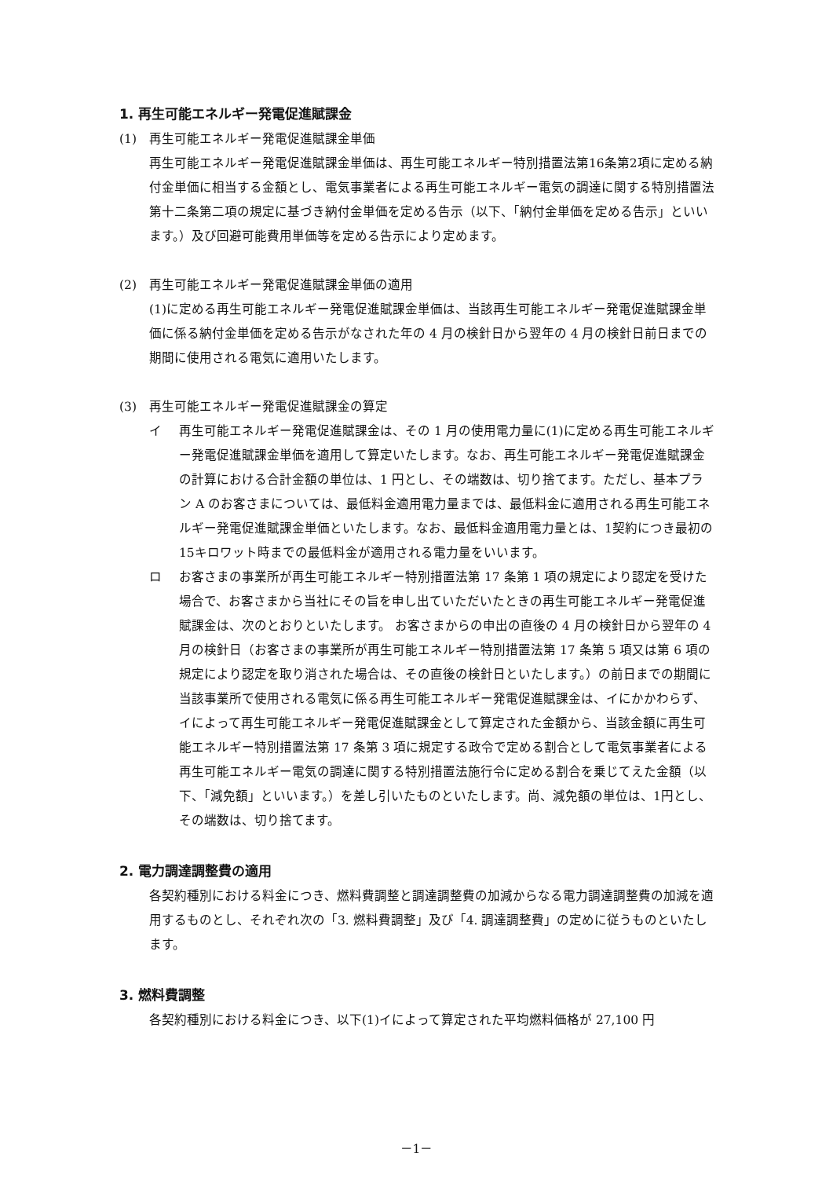1. 再生可能エネルギー発電促進賦課金
(1) 再生可能エネルギー発電促進賦課金単価
再生可能エネルギー発電促進賦課金単価は、再生可能エネルギー特別措置法第16条第2項に定める納付金単価に相当する金額とし、電気事業者による再生可能エネルギー電気の調達に関する特別措置法第十二条第二項の規定に基づき納付金単価を定める告示（以下、「納付金単価を定める告示」といいます。）及び回避可能費用単価等を定める告示により定めます。
(2) 再生可能エネルギー発電促進賦課金単価の適用
(1)に定める再生可能エネルギー発電促進賦課金単価は、当該再生可能エネルギー発電促進賦課金単価に係る納付金単価を定める告示がなされた年の 4 月の検針日から翌年の 4 月の検針日前日までの期間に使用される電気に適用いたします。
(3) 再生可能エネルギー発電促進賦課金の算定
イ 再生可能エネルギー発電促進賦課金は、その 1 月の使用電力量に(1)に定める再生可能エネルギー発電促進賦課金単価を適用して算定いたします。なお、再生可能エネルギー発電促進賦課金の計算における合計金額の単位は、1 円とし、その端数は、切り捨てます。ただし、基本プラン A のお客さまについては、最低料金適用電力量までは、最低料金に適用される再生可能エネルギー発電促進賦課金単価といたします。なお、最低料金適用電力量とは、1契約につき最初の15キロワット時までの最低料金が適用される電力量をいいます。
ロ お客さまの事業所が再生可能エネルギー特別措置法第 17 条第 1 項の規定により認定を受けた場合で、お客さまから当社にその旨を申し出ていただいたときの再生可能エネルギー発電促進賦課金は、次のとおりといたします。 お客さまからの申出の直後の 4 月の検針日から翌年の 4 月の検針日（お客さまの事業所が再生可能エネルギー特別措置法第 17 条第 5 項又は第 6 項の規定により認定を取り消された場合は、その直後の検針日といたします。）の前日までの期間に当該事業所で使用される電気に係る再生可能エネルギー発電促進賦課金は、イにかかわらず、イによって再生可能エネルギー発電促進賦課金として算定された金額から、当該金額に再生可能エネルギー特別措置法第 17 条第 3 項に規定する政令で定める割合として電気事業者による再生可能エネルギー電気の調達に関する特別措置法施行令に定める割合を乗じてえた金額（以下、「減免額」といいます。）を差し引いたものといたします。尚、減免額の単位は、1円とし、その端数は、切り捨てます。
2. 電力調達調整費の適用
各契約種別における料金につき、燃料費調整と調達調整費の加減からなる電力調達調整費の加減を適用するものとし、それぞれ次の「3. 燃料費調整」及び「4. 調達調整費」の定めに従うものといたします。
3. 燃料費調整
各契約種別における料金につき、以下(1)イによって算定された平均燃料価格が 27,100 円
－1－